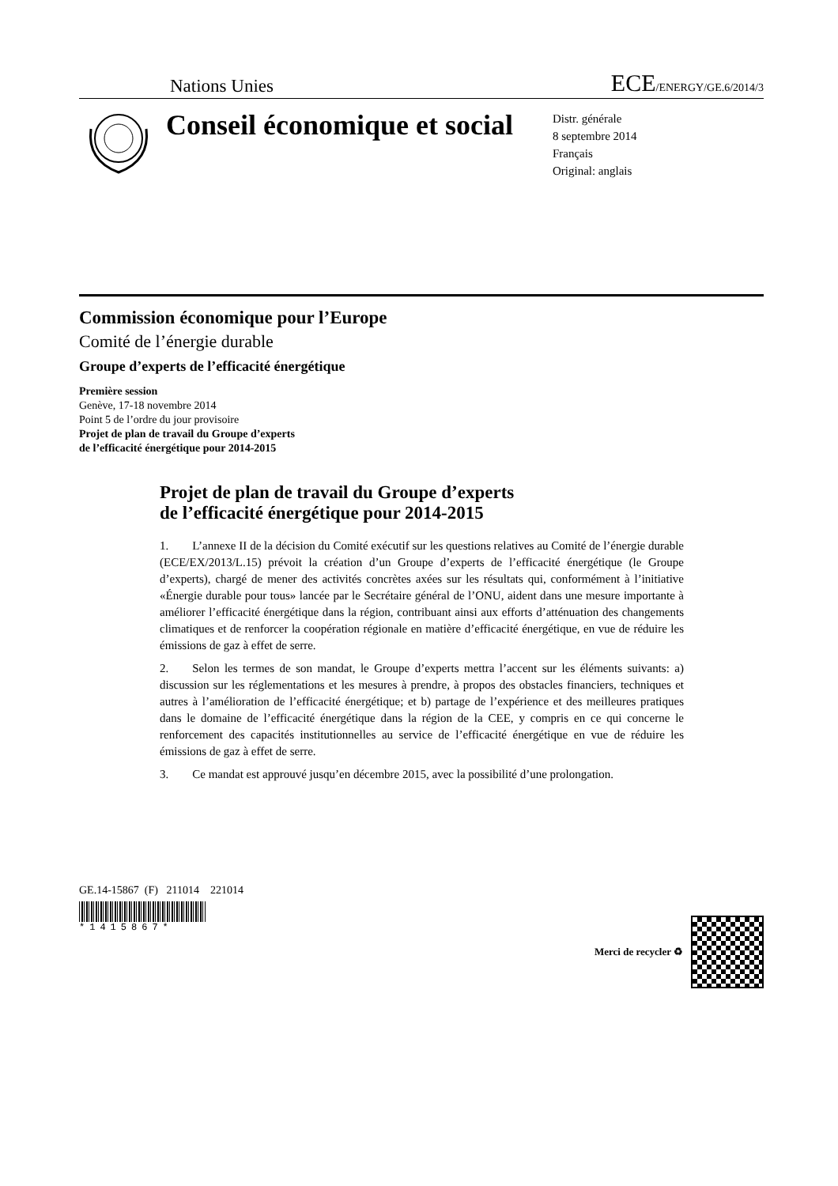Nations Unies ECE/ENERGY/GE.6/2014/3
Conseil économique et social
Distr. générale
8 septembre 2014
Français
Original: anglais
Commission économique pour l’Europe
Comité de l’énergie durable
Groupe d’experts de l’efficacité énergétique
Première session
Genève, 17-18 novembre 2014
Point 5 de l’ordre du jour provisoire
Projet de plan de travail du Groupe d’experts
de l’efficacité énergétique pour 2014-2015
Projet de plan de travail du Groupe d’experts
de l’efficacité énergétique pour 2014-2015
1.  L’annexe II de la décision du Comité exécutif sur les questions relatives au Comité de l’énergie durable (ECE/EX/2013/L.15) prévoit la création d’un Groupe d’experts de l’efficacité énergétique (le Groupe d’experts), chargé de mener des activités concrètes axées sur les résultats qui, conformément à l’initiative «Énergie durable pour tous» lancée par le Secrétaire général de l’ONU, aident dans une mesure importante à améliorer l’efficacité énergétique dans la région, contribuant ainsi aux efforts d’atténuation des changements climatiques et de renforcer la coopération régionale en matière d’efficacité énergétique, en vue de réduire les émissions de gaz à effet de serre.
2.  Selon les termes de son mandat, le Groupe d’experts mettra l’accent sur les éléments suivants: a) discussion sur les réglementations et les mesures à prendre, à propos des obstacles financiers, techniques et autres à l’amélioration de l’efficacité énergétique; et b) partage de l’expérience et des meilleures pratiques dans le domaine de l’efficacité énergétique dans la région de la CEE, y compris en ce qui concerne le renforcement des capacités institutionnelles au service de l’efficacité énergétique en vue de réduire les émissions de gaz à effet de serre.
3.  Ce mandat est approuvé jusqu’en décembre 2015, avec la possibilité d’une prolongation.
GE.14-15867 (F) 211014 221014
*1415867*
Merci de recycler ♻